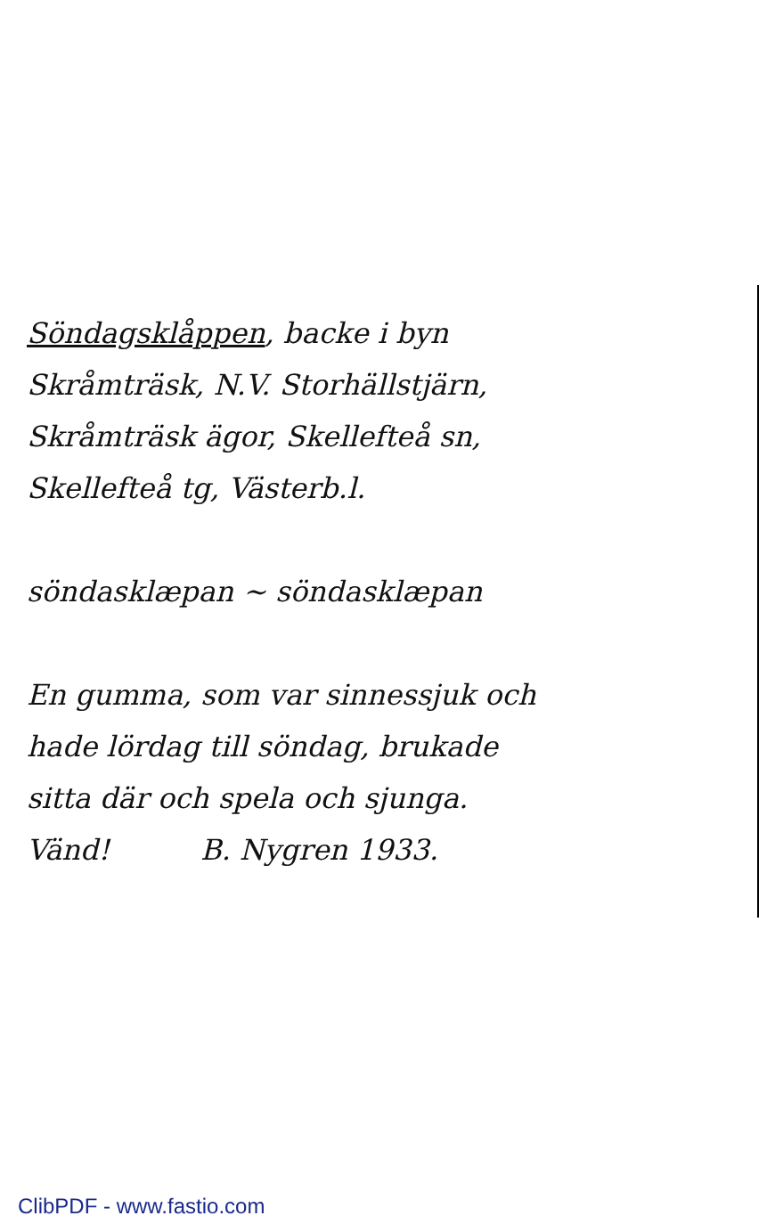Söndagsklåppen, backe i byn
Skråmträsk, N.V. Storhällstjärn,
Skråmträsk ägor, Skellefteå sn,
Skellefteå tg, Västerb.l.
söndasklæpan ~ söndasklæpan
En gumma, som var sinnessjuk och
hade lördag till söndag, brukade
sitta där och spela och sjunga.
Vänd! B. Nygren 1933.
ClibPDF - www.fastio.com